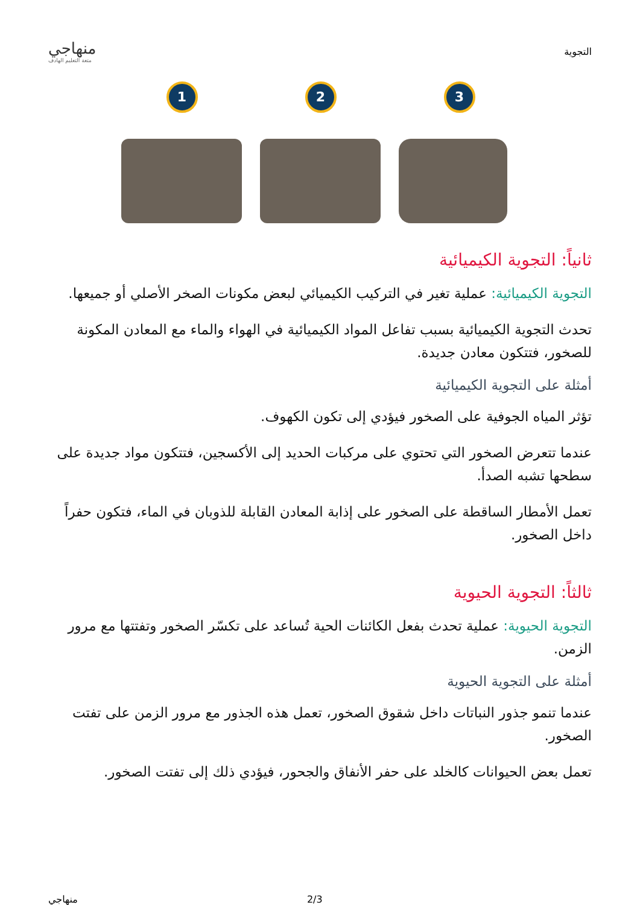التجوية
منهاجي
متعة التعليم الهادف
1
2
3
ثانياً: التجوية الكيميائية
التجوية الكيميائية: عملية تغير في التركيب الكيميائي لبعض مكونات الصخر الأصلي أو جميعها.
تحدث التجوية الكيميائية بسبب تفاعل المواد الكيميائية في الهواء والماء مع المعادن المكونة للصخور، فتتكون معادن جديدة.
أمثلة على التجوية الكيميائية
تؤثر المياه الجوفية على الصخور فيؤدي إلى تكون الكهوف.
عندما تتعرض الصخور التي تحتوي على مركبات الحديد إلى الأكسجين، فتتكون مواد جديدة على سطحها تشبه الصدأ.
تعمل الأمطار الساقطة على الصخور على إذابة المعادن القابلة للذوبان في الماء، فتكون حفراً داخل الصخور.
ثالثاً: التجوية الحيوية
التجوية الحيوية: عملية تحدث بفعل الكائنات الحية تُساعد على تكسّر الصخور وتفتتها مع مرور الزمن.
أمثلة على التجوية الحيوية
عندما تنمو جذور النباتات داخل شقوق الصخور، تعمل هذه الجذور مع مرور الزمن على تفتت الصخور.
تعمل بعض الحيوانات كالخلد على حفر الأنفاق والجحور، فيؤدي ذلك إلى تفتت الصخور.
منهاجي 2/3